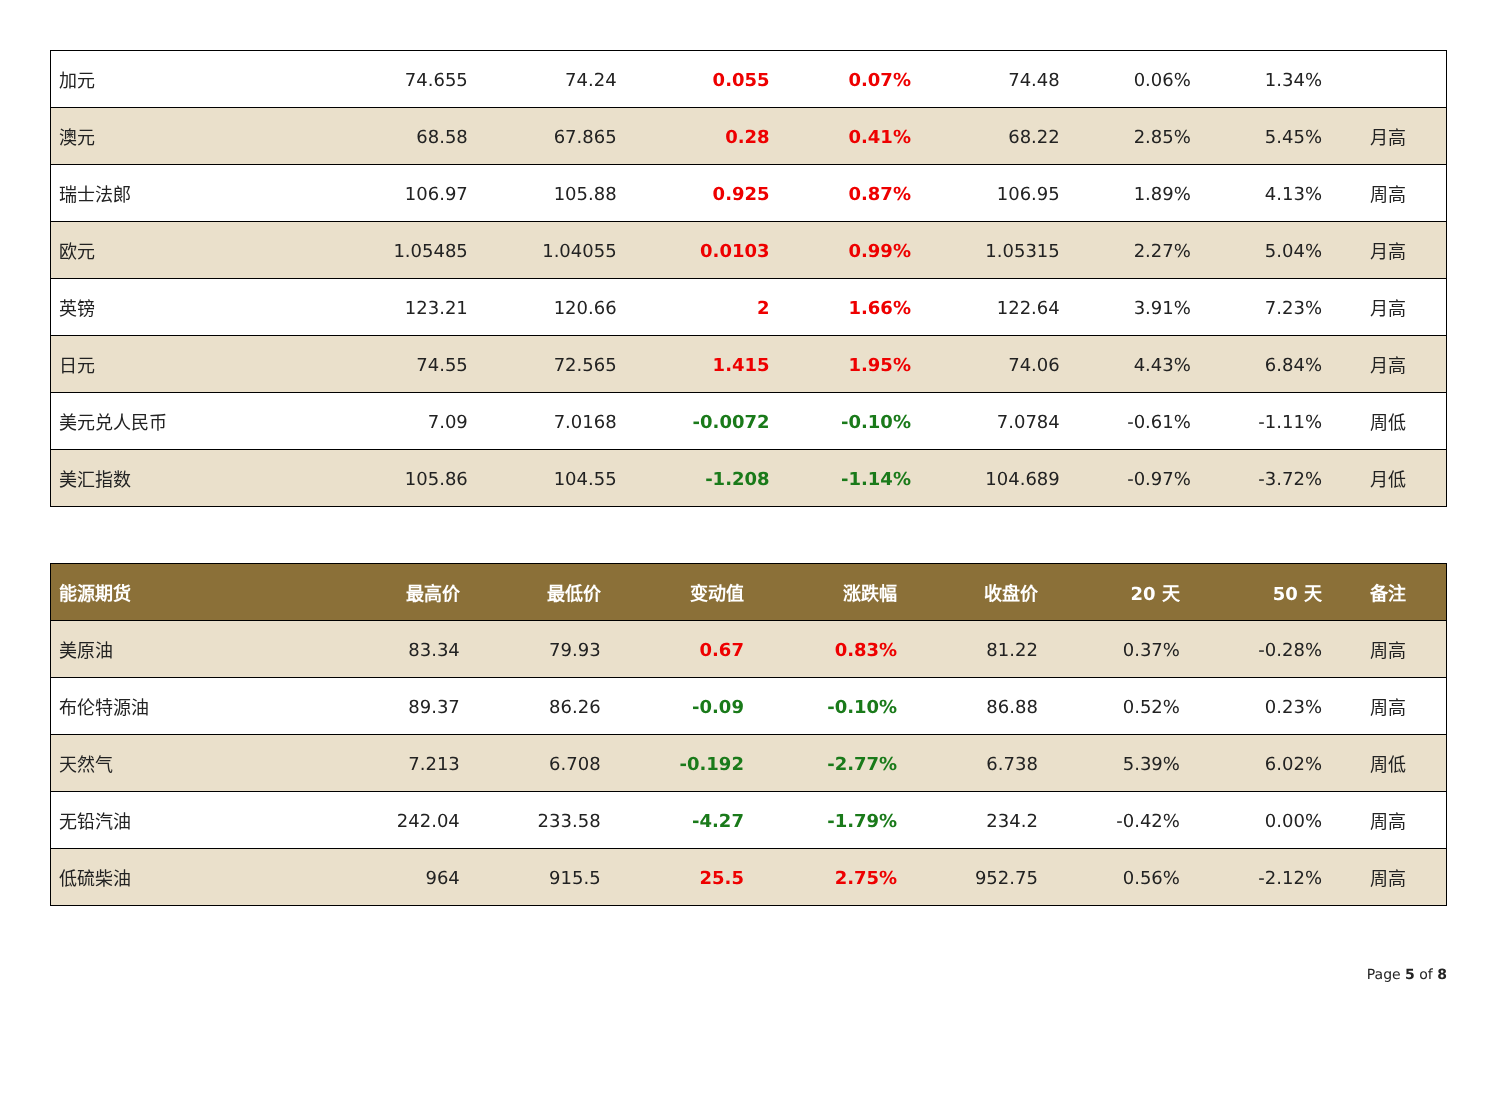| 加元 | 74.655 | 74.24 | 0.055 | 0.07% | 74.48 | 0.06% | 1.34% | |
| 澳元 | 68.58 | 67.865 | 0.28 | 0.41% | 68.22 | 2.85% | 5.45% | 月高 |
| 瑞士法郎 | 106.97 | 105.88 | 0.925 | 0.87% | 106.95 | 1.89% | 4.13% | 周高 |
| 欧元 | 1.05485 | 1.04055 | 0.0103 | 0.99% | 1.05315 | 2.27% | 5.04% | 月高 |
| 英镑 | 123.21 | 120.66 | 2 | 1.66% | 122.64 | 3.91% | 7.23% | 月高 |
| 日元 | 74.55 | 72.565 | 1.415 | 1.95% | 74.06 | 4.43% | 6.84% | 月高 |
| 美元兑人民币 | 7.09 | 7.0168 | -0.0072 | -0.10% | 7.0784 | -0.61% | -1.11% | 周低 |
| 美汇指数 | 105.86 | 104.55 | -1.208 | -1.14% | 104.689 | -0.97% | -3.72% | 月低 |
| 能源期货 | 最高价 | 最低价 | 变动值 | 涨跌幅 | 收盘价 | 20 天 | 50 天 | 备注 |
| --- | --- | --- | --- | --- | --- | --- | --- | --- |
| 美原油 | 83.34 | 79.93 | 0.67 | 0.83% | 81.22 | 0.37% | -0.28% | 周高 |
| 布伦特源油 | 89.37 | 86.26 | -0.09 | -0.10% | 86.88 | 0.52% | 0.23% | 周高 |
| 天然气 | 7.213 | 6.708 | -0.192 | -2.77% | 6.738 | 5.39% | 6.02% | 周低 |
| 无铅汽油 | 242.04 | 233.58 | -4.27 | -1.79% | 234.2 | -0.42% | 0.00% | 周高 |
| 低硫柴油 | 964 | 915.5 | 25.5 | 2.75% | 952.75 | 0.56% | -2.12% | 周高 |
Page 5 of 8